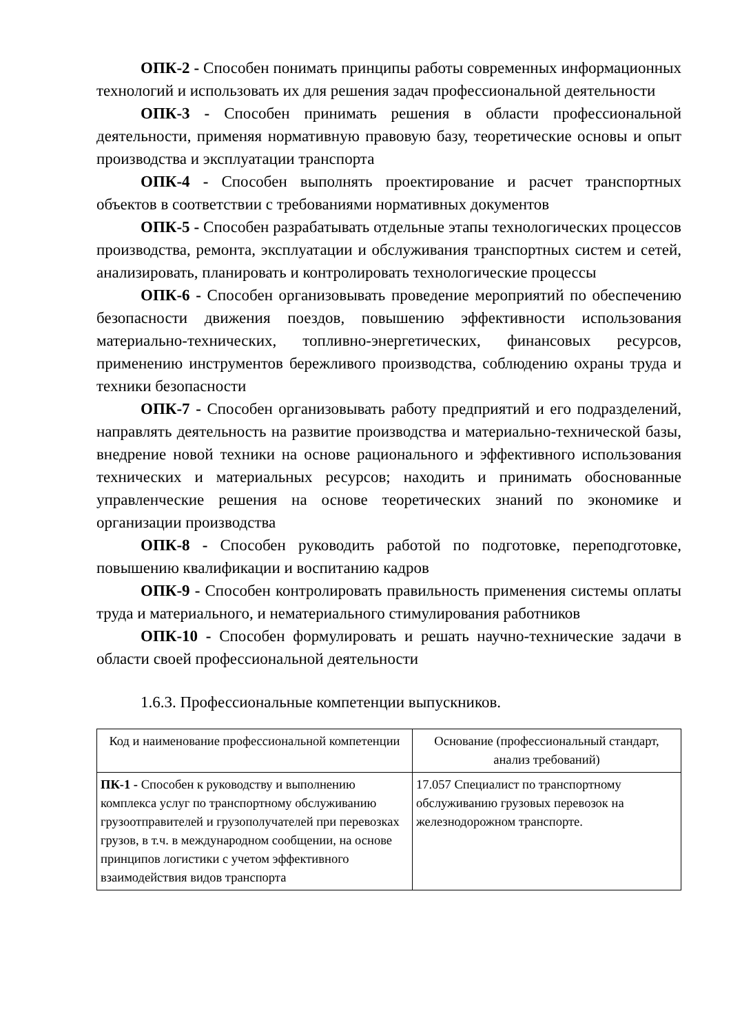ОПК-2 - Способен понимать принципы работы современных информационных технологий и использовать их для решения задач профессиональной деятельности
ОПК-3 - Способен принимать решения в области профессиональной деятельности, применяя нормативную правовую базу, теоретические основы и опыт производства и эксплуатации транспорта
ОПК-4 - Способен выполнять проектирование и расчет транспортных объектов в соответствии с требованиями нормативных документов
ОПК-5 - Способен разрабатывать отдельные этапы технологических процессов производства, ремонта, эксплуатации и обслуживания транспортных систем и сетей, анализировать, планировать и контролировать технологические процессы
ОПК-6 - Способен организовывать проведение мероприятий по обеспечению безопасности движения поездов, повышению эффективности использования материально-технических, топливно-энергетических, финансовых ресурсов, применению инструментов бережливого производства, соблюдению охраны труда и техники безопасности
ОПК-7 - Способен организовывать работу предприятий и его подразделений, направлять деятельность на развитие производства и материально-технической базы, внедрение новой техники на основе рационального и эффективного использования технических и материальных ресурсов; находить и принимать обоснованные управленческие решения на основе теоретических знаний по экономике и организации производства
ОПК-8 - Способен руководить работой по подготовке, переподготовке, повышению квалификации и воспитанию кадров
ОПК-9 - Способен контролировать правильность применения системы оплаты труда и материального, и нематериального стимулирования работников
ОПК-10 - Способен формулировать и решать научно-технические задачи в области своей профессиональной деятельности
1.6.3. Профессиональные компетенции выпускников.
| Код и наименование профессиональной компетенции | Основание (профессиональный стандарт, анализ требований) |
| --- | --- |
| ПК-1 - Способен к руководству и выполнению комплекса услуг по транспортному обслуживанию грузоотправителей и грузополучателей при перевозках грузов, в т.ч. в международном сообщении, на основе принципов логистики с учетом эффективного взаимодействия видов транспорта | 17.057 Специалист по транспортному обслуживанию грузовых перевозок на железнодорожном транспорте. |